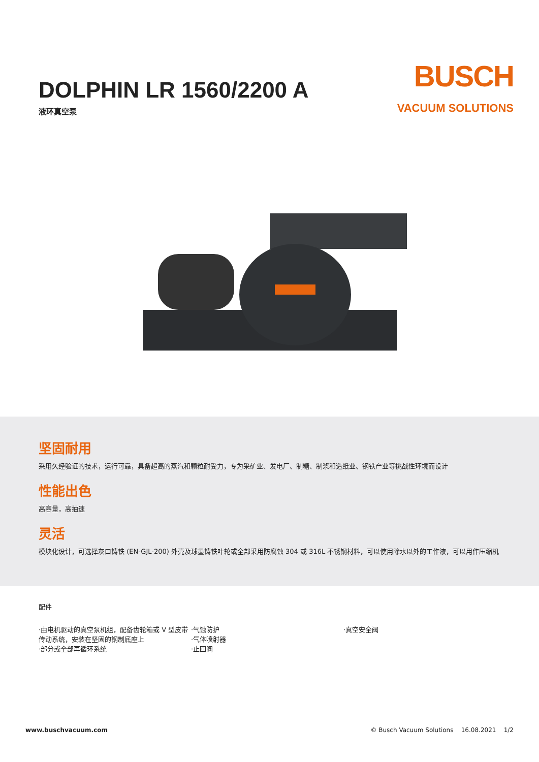DOLPHIN LR 1560/2200 A
液环真空泵
BUSCH
VACUUM SOLUTIONS
坚固耐用
采用久经验证的技术，运行可靠，具备超高的蒸汽和颗粒耐受力，专为采矿业、发电厂、制糖、制浆和造纸业、钢铁产业等挑战性环境而设计
性能出色
高容量，高抽速
灵活
模块化设计，可选择灰口铸铁 (EN-GJL-200) 外壳及球墨铸铁叶轮或全部采用防腐蚀 304 或 316L 不锈钢材料，可以使用除水以外的工作液，可以用作压缩机
配件
·由电机驱动的真空泵机组，配备齿轮箱或 V 型皮带传动系统，安装在坚固的钢制底座上
·部分或全部再循环系统
·气蚀防护
·气体喷射器
·止回阀
·真空安全阀
www.buschvacuum.com © Busch Vacuum Solutions 16.08.2021 1/2